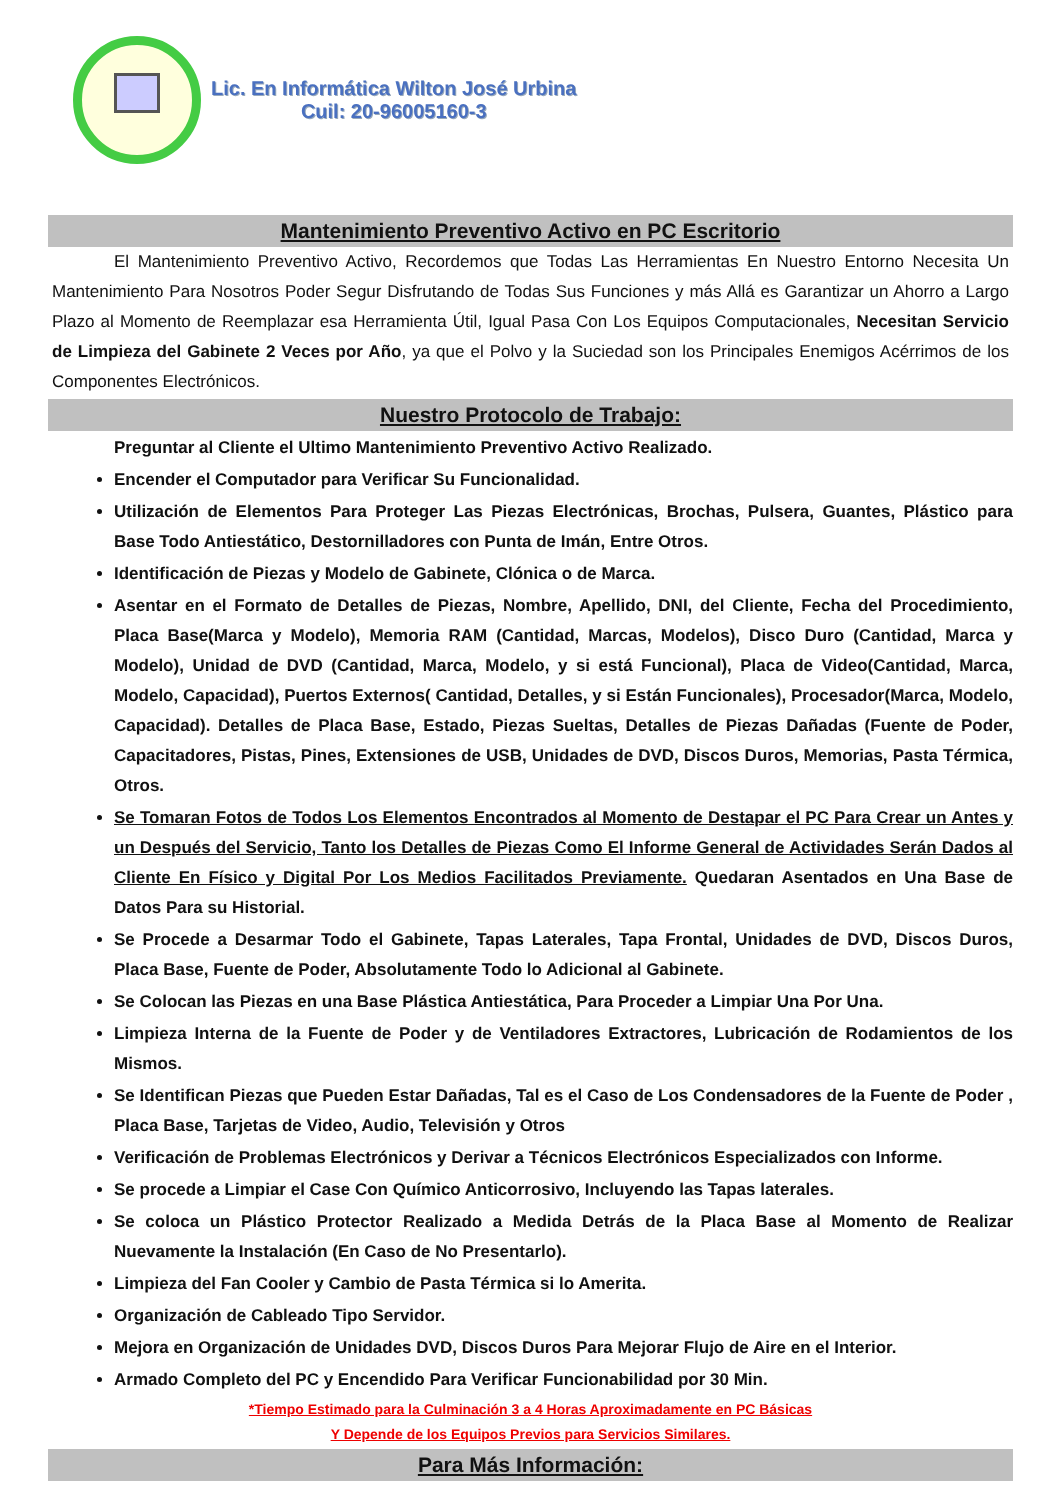Lic. En Informática Wilton José Urbina
Cuil: 20-96005160-3
Mantenimiento Preventivo Activo en PC Escritorio
El Mantenimiento Preventivo Activo, Recordemos que Todas Las Herramientas En Nuestro Entorno Necesita Un Mantenimiento Para Nosotros Poder Segur Disfrutando de Todas Sus Funciones y más Allá es Garantizar un Ahorro a Largo Plazo al Momento de Reemplazar esa Herramienta Útil, Igual Pasa Con Los Equipos Computacionales, Necesitan Servicio de Limpieza del Gabinete 2 Veces por Año, ya que el Polvo y la Suciedad son los Principales Enemigos Acérrimos de los Componentes Electrónicos.
Nuestro Protocolo de Trabajo:
Preguntar al Cliente el Ultimo Mantenimiento Preventivo Activo Realizado.
Encender el Computador para Verificar Su Funcionalidad.
Utilización de Elementos Para Proteger Las Piezas Electrónicas, Brochas, Pulsera, Guantes, Plástico para Base Todo Antiestático, Destornilladores con Punta de Imán, Entre Otros.
Identificación de Piezas y Modelo de Gabinete, Clónica o de Marca.
Asentar en el Formato de Detalles de Piezas, Nombre, Apellido, DNI, del Cliente, Fecha del Procedimiento, Placa Base(Marca y Modelo), Memoria RAM (Cantidad, Marcas, Modelos), Disco Duro (Cantidad, Marca y Modelo), Unidad de DVD (Cantidad, Marca, Modelo, y si está Funcional), Placa de Video(Cantidad, Marca, Modelo, Capacidad), Puertos Externos( Cantidad, Detalles, y si Están Funcionales), Procesador(Marca, Modelo, Capacidad). Detalles de Placa Base, Estado, Piezas Sueltas, Detalles de Piezas Dañadas (Fuente de Poder, Capacitadores, Pistas, Pines, Extensiones de USB, Unidades de DVD, Discos Duros, Memorias, Pasta Térmica, Otros.
Se Tomaran Fotos de Todos Los Elementos Encontrados al Momento de Destapar el PC Para Crear un Antes y un Después del Servicio, Tanto los Detalles de Piezas Como El Informe General de Actividades Serán Dados al Cliente En Físico y Digital Por Los Medios Facilitados Previamente. Quedaran Asentados en Una Base de Datos Para su Historial.
Se Procede a Desarmar Todo el Gabinete, Tapas Laterales, Tapa Frontal, Unidades de DVD, Discos Duros, Placa Base, Fuente de Poder, Absolutamente Todo lo Adicional al Gabinete.
Se Colocan las Piezas en una Base Plástica Antiestática, Para Proceder a Limpiar Una Por Una.
Limpieza Interna de la Fuente de Poder y de Ventiladores Extractores, Lubricación de Rodamientos de los Mismos.
Se Identifican Piezas que Pueden Estar Dañadas, Tal es el Caso de Los Condensadores de la Fuente de Poder , Placa Base, Tarjetas de Video, Audio, Televisión y Otros
Verificación de Problemas Electrónicos y Derivar a Técnicos Electrónicos Especializados con Informe.
Se procede a Limpiar el Case Con Químico Anticorrosivo, Incluyendo las Tapas laterales.
Se coloca un Plástico Protector Realizado a Medida Detrás de la Placa Base al Momento de Realizar Nuevamente la Instalación (En Caso de No Presentarlo).
Limpieza del Fan Cooler y Cambio de Pasta Térmica si lo Amerita.
Organización de Cableado Tipo Servidor.
Mejora en Organización de Unidades DVD, Discos Duros Para Mejorar Flujo de Aire en el Interior.
Armado Completo del PC y Encendido Para Verificar Funcionabilidad por 30 Min.
*Tiempo Estimado para la Culminación 3 a 4 Horas Aproximadamente en PC Básicas
Y Depende de los Equipos Previos para Servicios Similares.
Para Más Información: